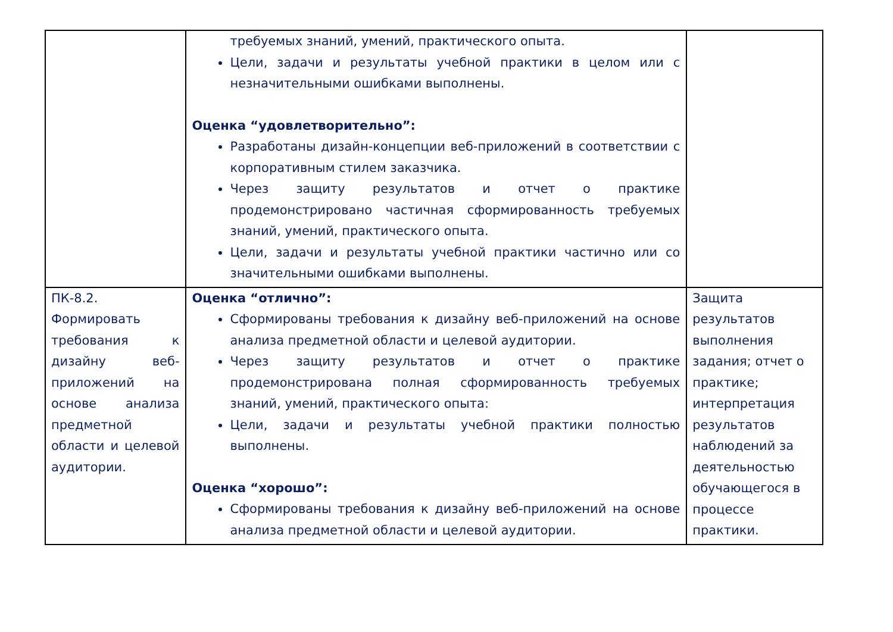| | требуемых знаний, умений, практического опыта. Цели, задачи и результаты учебной практики в целом или с незначительными ошибками выполнены. Оценка “удовлетворительно”: Разработаны дизайн-концепции веб-приложений в соответствии с корпоративным стилем заказчика. Через защиту результатов и отчет о практике продемонстрировано частичная сформированность требуемых знаний, умений, практического опыта. Цели, задачи и результаты учебной практики частично или со значительными ошибками выполнены. | |
| ПК-8.2. Формировать требования к дизайну веб-приложений на основе анализа предметной области и целевой аудитории. | Оценка “отлично”: Сформированы требования к дизайну веб-приложений на основе анализа предметной области и целевой аудитории. Через защиту результатов и отчет о практике продемонстрирована полная сформированность требуемых знаний, умений, практического опыта: Цели, задачи и результаты учебной практики полностью выполнены. Оценка “хорошо”: Сформированы требования к дизайну веб-приложений на основе анализа предметной области и целевой аудитории. | Защита результатов выполнения задания; отчет о практике; интерпретация результатов наблюдений за деятельностью обучающегося в процессе практики. |